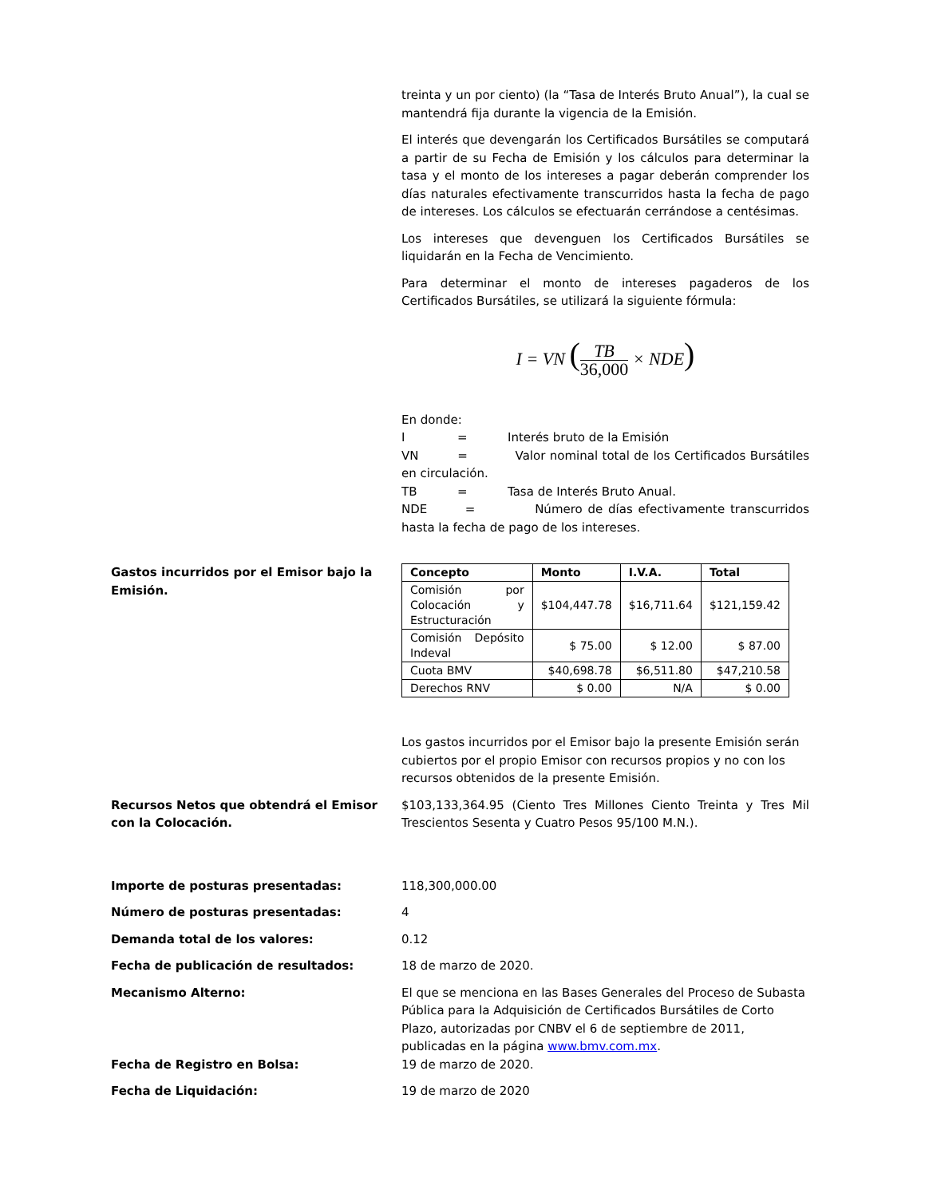treinta y un por ciento) (la “Tasa de Interés Bruto Anual”), la cual se mantendrá fija durante la vigencia de la Emisión.
El interés que devengarán los Certificados Bursátiles se computará a partir de su Fecha de Emisión y los cálculos para determinar la tasa y el monto de los intereses a pagar deberán comprender los días naturales efectivamente transcurridos hasta la fecha de pago de intereses. Los cálculos se efectuarán cerrándose a centésimas.
Los intereses que devenguen los Certificados Bursátiles se liquidarán en la Fecha de Vencimiento.
Para determinar el monto de intereses pagaderos de los Certificados Bursátiles, se utilizará la siguiente fórmula:
I = VN (TB 36,000 × NDE)
En donde:
I = Interés bruto de la Emisión
VN = Valor nominal total de los Certificados Bursátiles en circulación.
TB = Tasa de Interés Bruto Anual.
NDE = Número de días efectivamente transcurridos hasta la fecha de pago de los intereses.
Gastos incurridos por el Emisor bajo la Emisión.
| Concepto | Monto | I.V.A. | Total |
| --- | --- | --- | --- |
| Comisión por Colocación y Estructuración | $104,447.78 | $16,711.64 | $121,159.42 |
| Comisión Depósito Indeval | $ 75.00 | $ 12.00 | $ 87.00 |
| Cuota BMV | $40,698.78 | $6,511.80 | $47,210.58 |
| Derechos RNV | $ 0.00 | N/A | $ 0.00 |
Los gastos incurridos por el Emisor bajo la presente Emisión serán cubiertos por el propio Emisor con recursos propios y no con los recursos obtenidos de la presente Emisión.
Recursos Netos que obtendrá el Emisor con la Colocación.
$103,133,364.95 (Ciento Tres Millones Ciento Treinta y Tres Mil Trescientos Sesenta y Cuatro Pesos 95/100 M.N.).
Importe de posturas presentadas: 118,300,000.00
Número de posturas presentadas: 4
Demanda total de los valores: 0.12
Fecha de publicación de resultados: 18 de marzo de 2020.
Mecanismo Alterno: El que se menciona en las Bases Generales del Proceso de Subasta Pública para la Adquisición de Certificados Bursátiles de Corto Plazo, autorizadas por CNBV el 6 de septiembre de 2011, publicadas en la página www.bmv.com.mx.
Fecha de Registro en Bolsa: 19 de marzo de 2020.
Fecha de Liquidación: 19 de marzo de 2020